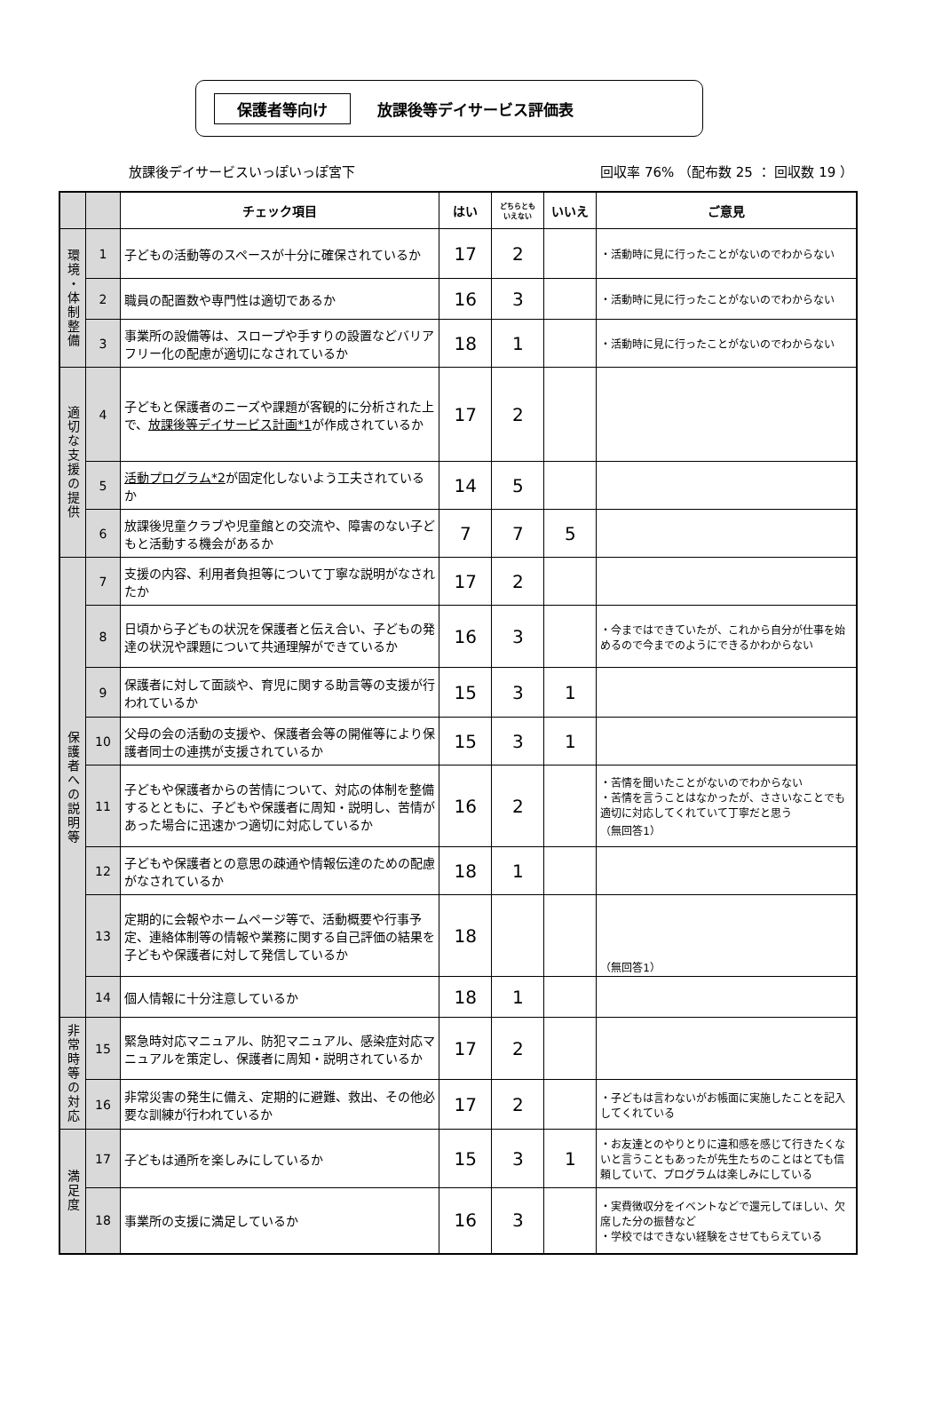保護者等向け 放課後等デイサービス評価表
放課後デイサービスいっぽいっぽ宮下 回収率 76% （配布数 25 ： 回収数 19 ）
| | | チェック項目 | はい | どちらとも いえない | いいえ | ご意見 |
| --- | --- | --- | --- | --- | --- | --- |
| 環境・体制整備 | 1 | 子どもの活動等のスペースが十分に確保されているか | 17 | 2 | | ・活動時に見に行ったことがないのでわからない |
| | 2 | 職員の配置数や専門性は適切であるか | 16 | 3 | | ・活動時に見に行ったことがないのでわからない |
| | 3 | 事業所の設備等は、スロープや手すりの設置などバリアフリー化の配慮が適切になされているか | 18 | 1 | | ・活動時に見に行ったことがないのでわからない |
| 適切な支援の提供 | 4 | 子どもと保護者のニーズや課題が客観的に分析された上で、 放課後等デイサービス計画*1 が作成されているか | 17 | 2 | | |
| | 5 | 活動プログラム*2 が固定化しないよう工夫されているか | 14 | 5 | | |
| | 6 | 放課後児童クラブや児童館との交流や、障害のない子どもと活動する機会があるか | 7 | 7 | 5 | |
| 保護者への説明等 | 7 | 支援の内容、利用者負担等について丁寧な説明がなされたか | 17 | 2 | | |
| | 8 | 日頃から子どもの状況を保護者と伝え合い、子どもの発達の状況や課題について共通理解ができているか | 16 | 3 | | ・今まではできていたが、これから自分が仕事を始めるので今までのようにできるかわからない |
| | 9 | 保護者に対して面談や、育児に関する助言等の支援が行われているか | 15 | 3 | 1 | |
| | 10 | 父母の会の活動の支援や、保護者会等の開催等により保護者同士の連携が支援されているか | 15 | 3 | 1 | |
| | 11 | 子どもや保護者からの苦情について、対応の体制を整備するとともに、子どもや保護者に周知・説明し、苦情があった場合に迅速かつ適切に対応しているか | 16 | 2 | | ・苦情を聞いたことがないのでわからない ・苦情を言うことはなかったが、ささいなことでも適切に対応してくれていて丁寧だと思う （無回答1） |
| | 12 | 子どもや保護者との意思の疎通や情報伝達のための配慮がなされているか | 18 | 1 | | |
| | 13 | 定期的に会報やホームページ等で、活動概要や行事予定、連絡体制等の情報や業務に関する自己評価の結果を子どもや保護者に対して発信しているか | 18 | | | （無回答1） |
| | 14 | 個人情報に十分注意しているか | 18 | 1 | | |
| 非常時等の対応 | 15 | 緊急時対応マニュアル、防犯マニュアル、感染症対応マニュアルを策定し、保護者に周知・説明されているか | 17 | 2 | | |
| | 16 | 非常災害の発生に備え、定期的に避難、救出、その他必要な訓練が行われているか | 17 | 2 | | ・子どもは言わないがお帳面に実施したことを記入してくれている |
| 満足度 | 17 | 子どもは通所を楽しみにしているか | 15 | 3 | 1 | ・お友達とのやりとりに違和感を感じて行きたくないと言うこともあったが先生たちのことはとても信頼していて、プログラムは楽しみにしている |
| | 18 | 事業所の支援に満足しているか | 16 | 3 | | ・実費徴収分をイベントなどで還元してほしい、欠席した分の振替など ・学校ではできない経験をさせてもらえている |